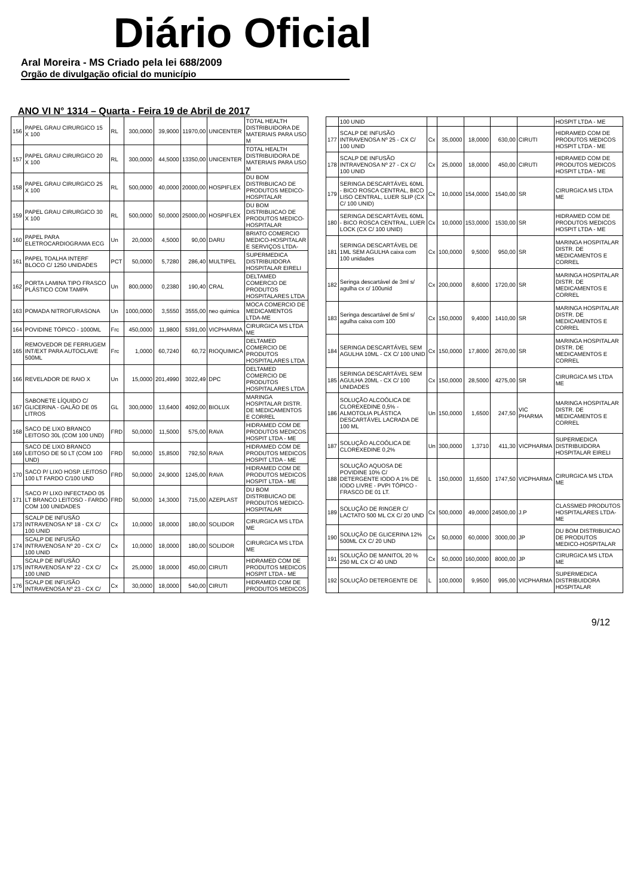Diário Oficial
Aral Moreira - MS Criado pela lei 688/2009
Orgão de divulgação oficial do município
ANO VI N° 1314 – Quarta - Feira 19 de Abril de 2017
| 156 | PAPEL GRAU CIRURGICO 15 X 100 | RL | 300,0000 | 39,9000 | 11970,00 | UNICENTER | TOTAL HEALTH DISTRIBUIDORA DE MATERIAIS PARA USO M |
| 157 | PAPEL GRAU CIRURGICO 20 X 100 | RL | 300,0000 | 44,5000 | 13350,00 | UNICENTER | TOTAL HEALTH DISTRIBUIDORA DE MATERIAIS PARA USO M |
| 158 | PAPEL GRAU CIRURGICO 25 X 100 | RL | 500,0000 | 40,0000 | 20000,00 | HOSPIFLEX | DU BOM DISTRIBUICAO DE PRODUTOS MEDICO-HOSPITALAR |
| 159 | PAPEL GRAU CIRURGICO 30 X 100 | RL | 500,0000 | 50,0000 | 25000,00 | HOSPIFLEX | DU BOM DISTRIBUICAO DE PRODUTOS MEDICO-HOSPITALAR |
| 160 | PAPEL PARA ELETROCARDIOGRAMA ECG | Un | 20,0000 | 4,5000 | 90,00 | DARU | BRIATO COMERCIO MEDICO-HOSPITALAR E SERVIÇOS LTDA- |
| 161 | PAPEL TOALHA INTERF BLOCO C/ 1250 UNIDADES | PCT | 50,0000 | 5,7280 | 286,40 | MULTIPEL | SUPERMEDICA DISTRIBUIDORA HOSPITALAR EIRELI |
| 162 | PORTA LAMINA TIPO FRASCO PLÁSTICO COM TAMPA | Un | 800,0000 | 0,2380 | 190,40 | CRAL | DELTAMED COMERCIO DE PRODUTOS HOSPITALARES LTDA |
| 163 | POMADA NITROFURASONA | Un | 1000,0000 | 3,5550 | 3555,00 | neo quimica | MOCA COMERCIO DE MEDICAMENTOS LTDA-ME |
| 164 | POVIDINE TÓPICO - 1000ML | Frc | 450,0000 | 11,9800 | 5391,00 | VICPHARMA | CIRURGICA MS LTDA ME |
| 165 | REMOVEDOR DE FERRUGEM INT/EXT PARA AUTOCLAVE 500ML | Frc | 1,0000 | 60,7240 | 60,72 | RIOQUIMICA | DELTAMED COMERCIO DE PRODUTOS HOSPITALARES LTDA |
| 166 | REVELADOR DE RAIO X | Un | 15,0000 | 201,4990 | 3022,49 | DPC | DELTAMED COMERCIO DE PRODUTOS HOSPITALARES LTDA |
| 167 | SABONETE LÍQUIDO C/ GLICERINA - GALÃO DE 05 LITROS | GL | 300,0000 | 13,6400 | 4092,00 | BIOLUX | MARINGA HOSPITALAR DISTR. DE MEDICAMENTOS E CORREL |
| 168 | SACO DE LIXO BRANCO LEITOSO 30L (COM 100 UND) | FRD | 50,0000 | 11,5000 | 575,00 | RAVA | HIDRAMED COM DE PRODUTOS MEDICOS HOSPIT LTDA - ME |
| 169 | SACO DE LIXO BRANCO LEITOSO DE 50 LT (COM 100 UND) | FRD | 50,0000 | 15,8500 | 792,50 | RAVA | HIDRAMED COM DE PRODUTOS MEDICOS HOSPIT LTDA - ME |
| 170 | SACO P/ LIXO HOSP. LEITOSO 100 LT FARDO C/100 UND | FRD | 50,0000 | 24,9000 | 1245,00 | RAVA | HIDRAMED COM DE PRODUTOS MEDICOS HOSPIT LTDA - ME |
| 171 | SACO P/ LIXO INFECTADO 05 LT BRANCO LEITOSO - FARDO COM 100 UNIDADES | FRD | 50,0000 | 14,3000 | 715,00 | AZEPLAST | DU BOM DISTRIBUICAO DE PRODUTOS MEDICO-HOSPITALAR |
| 173 | SCALP DE INFUSÃO INTRAVENOSA Nº 18 - CX C/ 100 UNID | Cx | 10,0000 | 18,0000 | 180,00 | SOLIDOR | CIRURGICA MS LTDA ME |
| 174 | SCALP DE INFUSÃO INTRAVENOSA Nº 20 - CX C/ 100 UNID | Cx | 10,0000 | 18,0000 | 180,00 | SOLIDOR | CIRURGICA MS LTDA ME |
| 175 | SCALP DE INFUSÃO INTRAVENOSA Nº 22 - CX C/ 100 UNID | Cx | 25,0000 | 18,0000 | 450,00 | CIRUTI | HIDRAMED COM DE PRODUTOS MEDICOS HOSPIT LTDA - ME |
| 176 | SCALP DE INFUSÃO INTRAVENOSA Nº 23 - CX C/ | Cx | 30,0000 | 18,0000 | 540,00 | CIRUTI | HIDRAMED COM DE PRODUTOS MEDICOS |
| | 100 UNID | | | | | | HOSPIT LTDA - ME |
| 177 | SCALP DE INFUSÃO INTRAVENOSA Nº 25 - CX C/ 100 UNID | Cx | 35,0000 | 18,0000 | 630,00 | CIRUTI | HIDRAMED COM DE PRODUTOS MEDICOS HOSPIT LTDA - ME |
| 178 | SCALP DE INFUSÃO INTRAVENOSA Nº 27 - CX C/ 100 UNID | Cx | 25,0000 | 18,0000 | 450,00 | CIRUTI | HIDRAMED COM DE PRODUTOS MEDICOS HOSPIT LTDA - ME |
| 179 | SERINGA DESCARTÁVEL 60ML - BICO ROSCA CENTRAL, BICO LISO CENTRAL, LUER SLIP (CX C/ 100 UNID) | Cx | 10,0000 | 154,0000 | 1540,00 | SR | CIRURGICA MS LTDA ME |
| 180 | SERINGA DESCARTÁVEL 60ML - BICO ROSCA CENTRAL, LUER LOCK (CX C/ 100 UNID) | Cx | 10,0000 | 153,0000 | 1530,00 | SR | HIDRAMED COM DE PRODUTOS MEDICOS HOSPIT LTDA - ME |
| 181 | SERINGA DESCARTÁVEL DE 1ML SEM AGULHA caixa com 100 unidades | Cx | 100,0000 | 9,5000 | 950,00 | SR | MARINGA HOSPITALAR DISTR. DE MEDICAMENTOS E CORREL |
| 182 | Seringa descartável de 3ml s/ agulha cx c/ 100unid | Cx | 200,0000 | 8,6000 | 1720,00 | SR | MARINGA HOSPITALAR DISTR. DE MEDICAMENTOS E CORREL |
| 183 | Seringa descartável de 5ml s/ agulha caixa com 100 | Cx | 150,0000 | 9,4000 | 1410,00 | SR | MARINGA HOSPITALAR DISTR. DE MEDICAMENTOS E CORREL |
| 184 | SERINGA DESCARTÁVEL SEM AGULHA 10ML - CX C/ 100 UNID | Cx | 150,0000 | 17,8000 | 2670,00 | SR | MARINGA HOSPITALAR DISTR. DE MEDICAMENTOS E CORREL |
| 185 | SERINGA DESCARTÁVEL SEM AGULHA 20ML - CX C/ 100 UNIDADES | Cx | 150,0000 | 28,5000 | 4275,00 | SR | CIRURGICA MS LTDA ME |
| 186 | SOLUÇÃO ALCOÓLICA DE CLOREXEDINE 0,5% - ALMOTOLIA PLÁSTICA DESCARTÁVEL LACRADA DE 100 ML | Un | 150,0000 | 1,6500 | 247,50 | VIC PHARMA | MARINGA HOSPITALAR DISTR. DE MEDICAMENTOS E CORREL |
| 187 | SOLUÇÃO ALCOÓLICA DE CLOREXEDINE 0,2% | Un | 300,0000 | 1,3710 | 411,30 | VICPHARMA | SUPERMEDICA DISTRIBUIDORA HOSPITALAR EIRELI |
| 188 | SOLUÇÃO AQUOSA DE POVIDINE 10% C/ DETERGENTE IODO A 1% DE IODO LIVRE - PVPI TÓPICO - FRASCO DE 01 LT. | L | 150,0000 | 11,6500 | 1747,50 | VICPHARMA | CIRURGICA MS LTDA ME |
| 189 | SOLUÇÃO DE RINGER C/ LACTATO 500 ML CX C/ 20 UND | Cx | 500,0000 | 49,0000 | 24500,00 | J.P | CLASSMED PRODUTOS HOSPITALARES LTDA-ME |
| 190 | SOLUÇÃO DE GLICERINA 12% 500ML CX C/ 20 UND | Cx | 50,0000 | 60,0000 | 3000,00 | JP | DU BOM DISTRIBUICAO DE PRODUTOS MEDICO-HOSPITALAR |
| 191 | SOLUÇÃO DE MANITOL 20 % 250 ML CX C/ 40 UND | Cx | 50,0000 | 160,0000 | 8000,00 | JP | CIRURGICA MS LTDA ME |
| 192 | SOLUÇÃO DETERGENTE DE | L | 100,0000 | 9,9500 | 995,00 | VICPHARMA | SUPERMEDICA DISTRIBUIDORA HOSPITALAR |
9/12